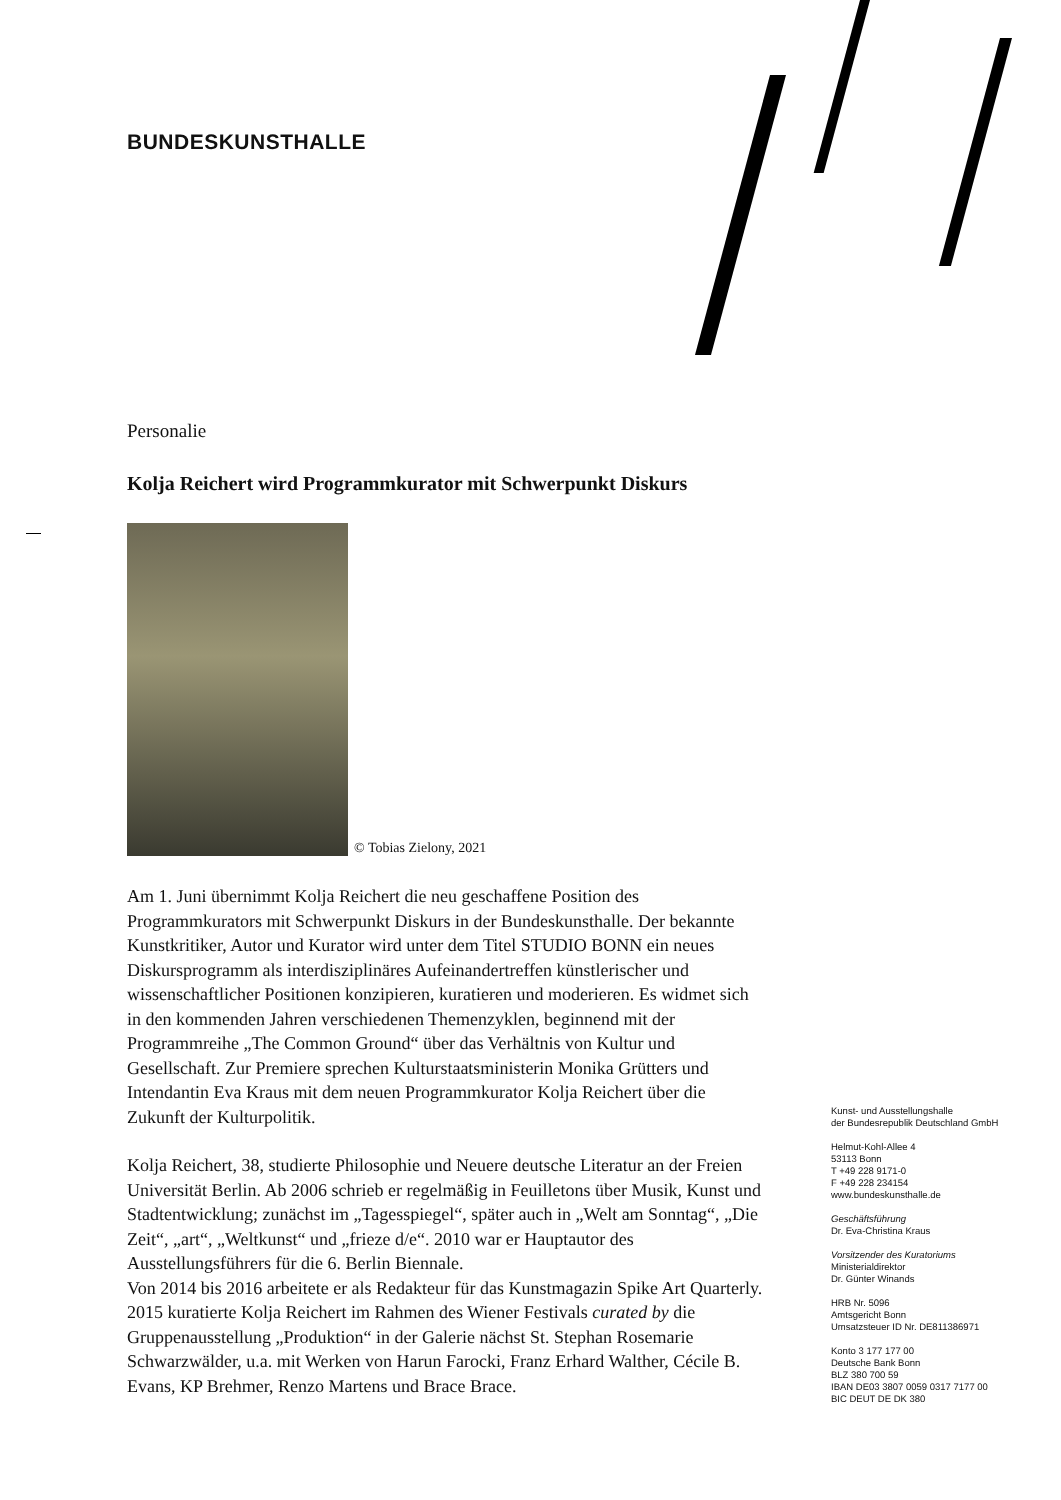BUNDESKUNSTHALLE
Personalie
Kolja Reichert wird Programmkurator mit Schwerpunkt Diskurs
© Tobias Zielony, 2021
Am 1. Juni übernimmt Kolja Reichert die neu geschaffene Position des Programmkurators mit Schwerpunkt Diskurs in der Bundeskunsthalle. Der bekannte Kunstkritiker, Autor und Kurator wird unter dem Titel STUDIO BONN ein neues Diskursprogramm als interdisziplinäres Aufeinandertreffen künstlerischer und wissenschaftlicher Positionen konzipieren, kuratieren und moderieren. Es widmet sich in den kommenden Jahren verschiedenen Themenzyklen, beginnend mit der Programmreihe „The Common Ground“ über das Verhältnis von Kultur und Gesellschaft. Zur Premiere sprechen Kulturstaatsministerin Monika Grütters und Intendantin Eva Kraus mit dem neuen Programmkurator Kolja Reichert über die Zukunft der Kulturpolitik.
Kolja Reichert, 38, studierte Philosophie und Neuere deutsche Literatur an der Freien Universität Berlin. Ab 2006 schrieb er regelmäßig in Feuilletons über Musik, Kunst und Stadtentwicklung; zunächst im „Tagesspiegel“, später auch in „Welt am Sonntag“, „Die Zeit“, „art“, „Weltkunst“ und „frieze d/e“. 2010 war er Hauptautor des Ausstellungsführers für die 6. Berlin Biennale.
Von 2014 bis 2016 arbeitete er als Redakteur für das Kunstmagazin Spike Art Quarterly. 2015 kuratierte Kolja Reichert im Rahmen des Wiener Festivals curated by die Gruppenausstellung „Produktion“ in der Galerie nächst St. Stephan Rosemarie Schwarzwälder, u.a. mit Werken von Harun Farocki, Franz Erhard Walther, Cécile B. Evans, KP Brehmer, Renzo Martens und Brace Brace.
Kunst- und Ausstellungshalle
der Bundesrepublik Deutschland GmbH
Helmut-Kohl-Allee 4
53113 Bonn
T +49 228 9171-0
F +49 228 234154
www.bundeskunsthalle.de
Geschäftsführung
Dr. Eva-Christina Kraus
Vorsitzender des Kuratoriums
Ministerialdirektor
Dr. Günter Winands
HRB Nr. 5096
Amtsgericht Bonn
Umsatzsteuer ID Nr. DE811386971
Konto 3 177 177 00
Deutsche Bank Bonn
BLZ 380 700 59
IBAN DE03 3807 0059 0317 7177 00
BIC DEUT DE DK 380